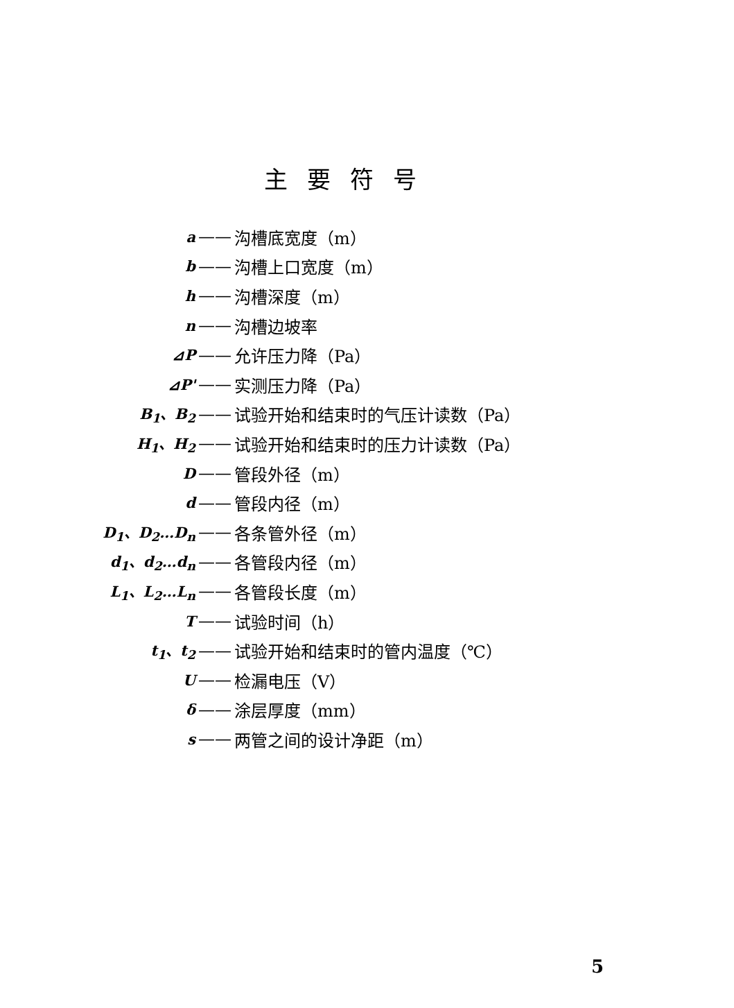主要符号
a —— 沟槽底宽度（m）
b —— 沟槽上口宽度（m）
h —— 沟槽深度（m）
n —— 沟槽边坡率
⊿P —— 允许压力降（Pa）
⊿P' —— 实测压力降（Pa）
B<sub>1</sub>、B<sub>2</sub> —— 试验开始和结束时的气压计读数（Pa）
H<sub>1</sub>、H<sub>2</sub> —— 试验开始和结束时的压力计读数（Pa）
D —— 管段外径（m）
d —— 管段内径（m）
D<sub>1</sub>、D<sub>2</sub>…D<sub>n</sub> —— 各条管外径（m）
d<sub>1</sub>、d<sub>2</sub>…d<sub>n</sub> —— 各管段内径（m）
L<sub>1</sub>、L<sub>2</sub>…L<sub>n</sub> —— 各管段长度（m）
T —— 试验时间（h）
t<sub>1</sub>、t<sub>2</sub> —— 试验开始和结束时的管内温度（℃）
U —— 检漏电压（V）
δ —— 涂层厚度（mm）
s —— 两管之间的设计净距（m）
5